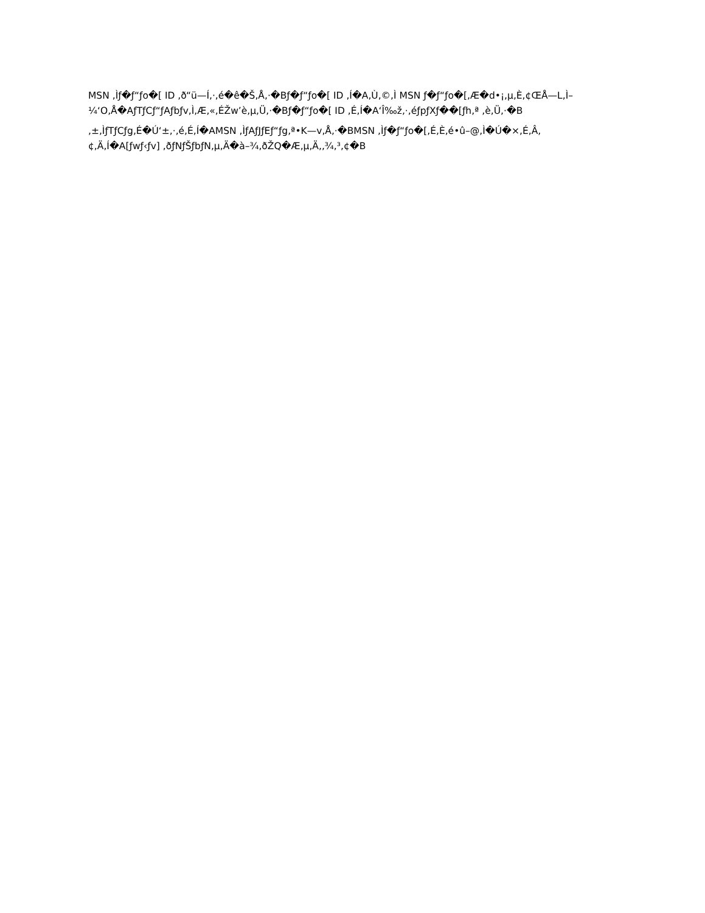MSN ,Ìƒ�ƒ“ƒo�[ ID ,ð“ü—Í,·,é�ê�Š,Å,·�Bƒ�ƒ“ƒo�[ ID ,Í�A,Ù,©,Ì MSN ƒ�ƒ“ƒo�[,Æ�d•¡,µ,È,¢ŒÅ—L,Ì–¼‘O,Å�AƒTƒCƒ“ƒAƒbƒv,Ì,Æ,«,ÉŽw’è,µ,Ü,·�Bƒ�ƒ“ƒo�[ ID ,É,Í�A‘Î‰ž,·,éƒpƒXƒ��[ƒh,ª ,è,Ü,·�B
,±,ÌƒTƒCƒg,É�Ú‘±,·,é,É,Í�AMSN ,ÌƒAƒJƒEƒ“ƒg,ª•K—v,Å,·�BMSN ,Ìƒ�ƒ“ƒo�[,É,È,é•û–@,Ì�Ú�×,É,Â,¢,Ä,Í�A[ƒwƒ‹ƒv] ,ðƒNƒŠƒbƒN,µ,Ä�à–¾,ðŽQ�Æ,µ,Ä,,¾,³,¢�B